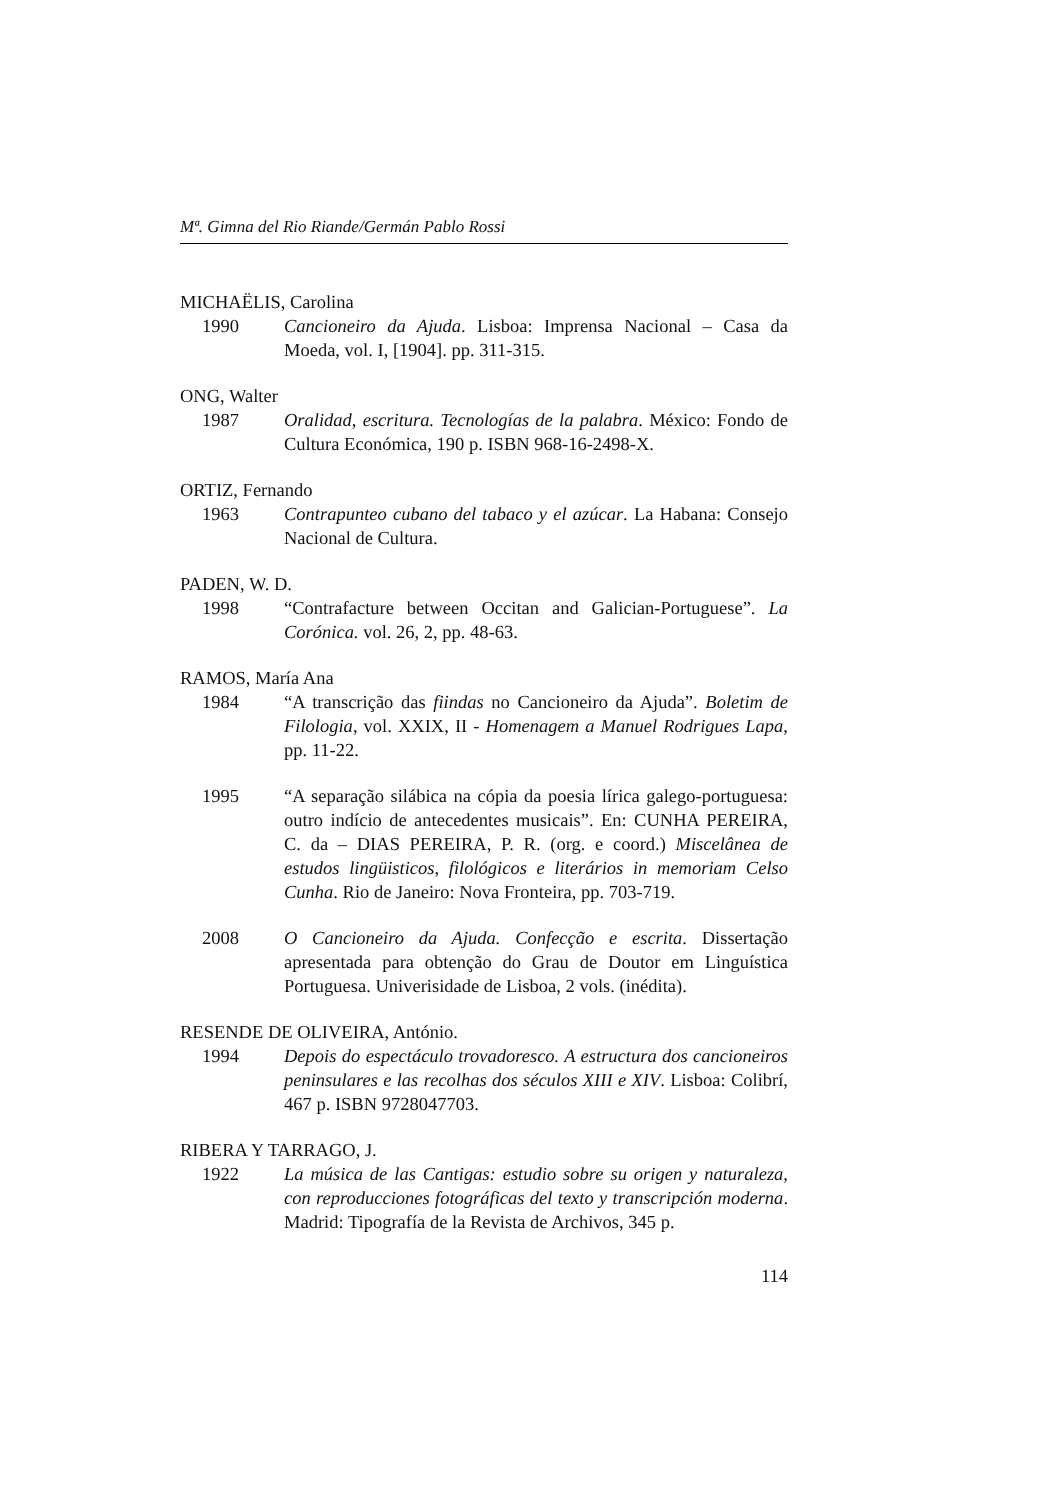Mª. Gimna del Rio Riande/Germán Pablo Rossi
MICHAËLIS, Carolina
1990 Cancioneiro da Ajuda. Lisboa: Imprensa Nacional – Casa da Moeda, vol. I, [1904]. pp. 311-315.
ONG, Walter
1987 Oralidad, escritura. Tecnologías de la palabra. México: Fondo de Cultura Económica, 190 p. ISBN 968-16-2498-X.
ORTIZ, Fernando
1963 Contrapunteo cubano del tabaco y el azúcar. La Habana: Consejo Nacional de Cultura.
PADEN, W. D.
1998 “Contrafacture between Occitan and Galician-Portuguese”. La Corónica. vol. 26, 2, pp. 48-63.
RAMOS, María Ana
1984 “A transcrição das fiindas no Cancioneiro da Ajuda”. Boletim de Filologia, vol. XXIX, II - Homenagem a Manuel Rodrigues Lapa, pp. 11-22.
1995 “A separação silábica na cópia da poesia lírica galego-portuguesa: outro indício de antecedentes musicais”. En: CUNHA PEREIRA, C. da – DIAS PEREIRA, P. R. (org. e coord.) Miscelânea de estudos lingüisticos, filológicos e literários in memoriam Celso Cunha. Rio de Janeiro: Nova Fronteira, pp. 703-719.
2008 O Cancioneiro da Ajuda. Confecção e escrita. Dissertação apresentada para obtenção do Grau de Doutor em Linguística Portuguesa. Univerisidade de Lisboa, 2 vols. (inédita).
RESENDE DE OLIVEIRA, António.
1994 Depois do espectáculo trovadoresco. A estructura dos cancioneiros peninsulares e las recolhas dos séculos XIII e XIV. Lisboa: Colibrí, 467 p. ISBN 9728047703.
RIBERA Y TARRAGO, J.
1922 La música de las Cantigas: estudio sobre su origen y naturaleza, con reproducciones fotográficas del texto y transcripción moderna. Madrid: Tipografía de la Revista de Archivos, 345 p.
114